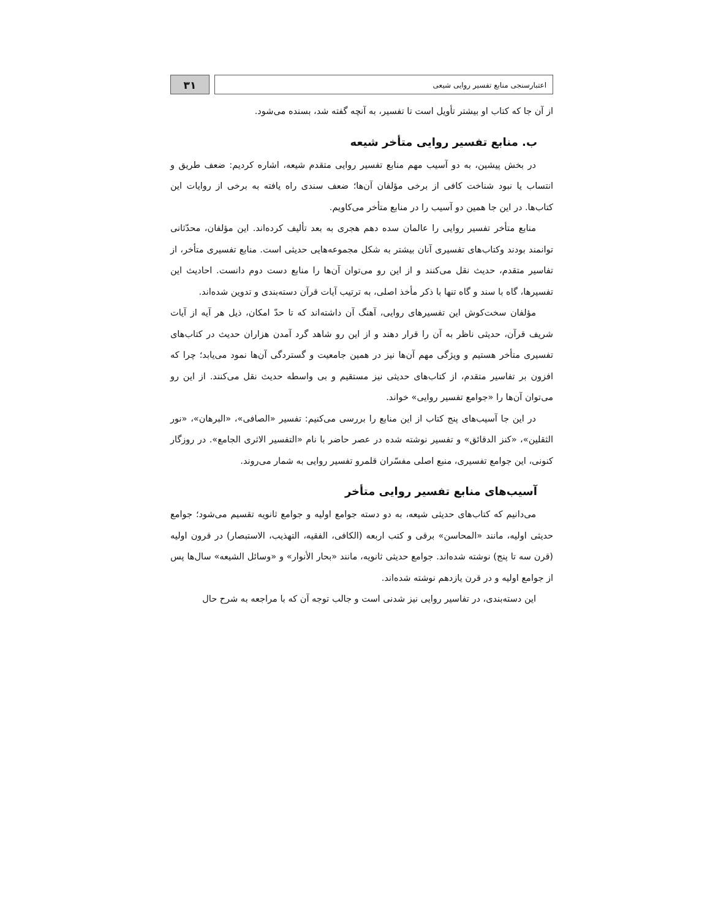۳۱
اعتبارسنجی منابع تفسیر روایی شیعی
از آن جا که کتاب او بیشتر تأویل است تا تفسیر، به آنچه گفته شد، بسنده می‌شود.
ب. منابع تفسیر روایی متأخر شیعه
در بخش پیشین، به دو آسیب مهم منابع تفسیر روایی متقدم شیعه، اشاره کردیم: ضعف طریق و انتساب یا نبود شناخت کافی از برخی مؤلفان آن‌ها؛ ضعف سندی راه یافته به برخی از روایات این کتاب‌ها. در این جا همین دو آسیب را در منابع متأخر می‌کاویم.
منابع متأخر تفسیر روایی را عالمان سده دهم هجری به بعد تألیف کرده‌اند. این مؤلفان، محدّثانی توانمند بودند وکتاب‌های تفسیری آنان بیشتر به شکل مجموعه‌هایی حدیثی است. منابع تفسیری متأخر، از تفاسیر متقدم، حدیث نقل می‌کنند و از این رو می‌توان آن‌ها را منابع دست دوم دانست. احادیث این تفسیرها، گاه با سند و گاه تنها با ذکر مأخذ اصلی، به ترتیب آیات قرآن دسته‌بندی و تدوین شده‌اند.
مؤلفان سخت‌کوش این تفسیرهای روایی، آهنگ آن داشته‌اند که تا حدّ امکان، ذیل هر آیه از آیات شریف قرآن، حدیثی ناظر به آن را قرار دهند و از این رو شاهد گرد آمدن هزاران حدیث در کتاب‌های تفسیری متأخر هستیم و ویژگی مهم آن‌ها نیز در همین جامعیت و گستردگی آن‌ها نمود می‌یابد؛ چرا که افزون بر تفاسیر متقدم، از کتاب‌های حدیثی نیز مستقیم و بی واسطه حدیث نقل می‌کنند. از این رو می‌توان آن‌ها را «جوامع تفسیر روایی» خواند.
در این جا آسیب‌های پنج کتاب از این منابع را بررسی می‌کنیم: تفسیر «الصافی»، «البرهان»، «نور الثقلین»، «کنز الدقائق» و تفسیر نوشته شده در عصر حاضر با نام «التفسیر الاثری الجامع». در روزگار کنونی، این جوامع تفسیری، منبع اصلی مفسّران قلمرو تفسیر روایی به شمار می‌روند.
آسیب‌های منابع تفسیر روایی متأخر
می‌دانیم که کتاب‌های حدیثی شیعه، به دو دسته جوامع اولیه و جوامع ثانویه تقسیم می‌شود؛ جوامع حدیثی اولیه، مانند «المحاسن» برقی و کتب اربعه (الکافی، الفقیه، التهذیب، الاستبصار) در قرون اولیه (قرن سه تا پنج) نوشته شده‌اند. جوامع حدیثی ثانویه، مانند «بحار الأنوار» و «وسائل الشیعه» سال‌ها پس از جوامع اولیه و در قرن یازدهم نوشته شده‌اند.
این دسته‌بندی، در تفاسیر روایی نیز شدنی است و جالب توجه آن که با مراجعه به شرح حال